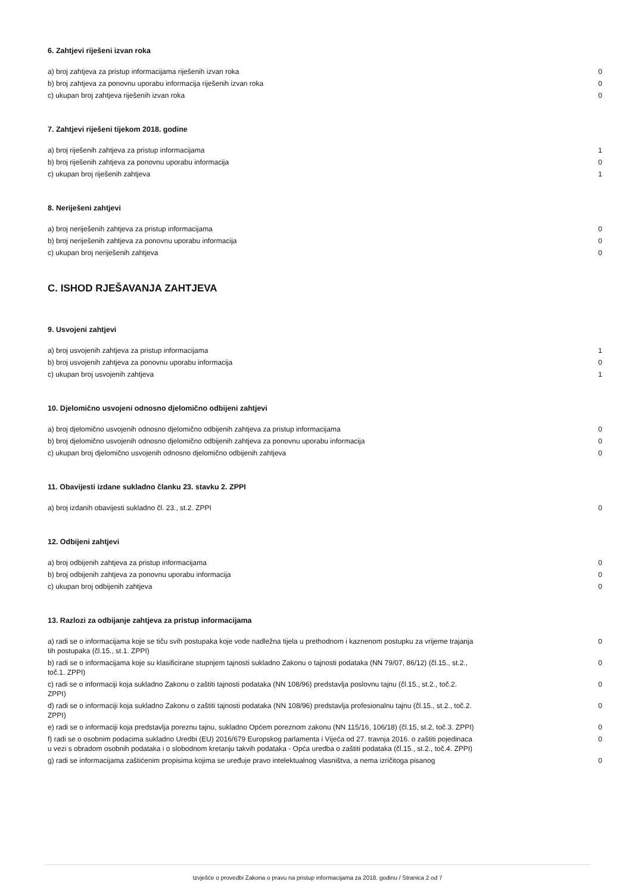6. Zahtjevi riješeni izvan roka
| a) broj zahtjeva za pristup informacijama riješenih izvan roka | 0 |
| b) broj zahtjeva za ponovnu uporabu informacija riješenih izvan roka | 0 |
| c) ukupan broj zahtjeva riješenih izvan roka | 0 |
7. Zahtjevi riješeni tijekom 2018. godine
| a) broj riješenih zahtjeva za pristup informacijama | 1 |
| b) broj riješenih zahtjeva za ponovnu uporabu informacija | 0 |
| c) ukupan broj riješenih zahtjeva | 1 |
8. Neriješeni zahtjevi
| a) broj neriješenih zahtjeva za pristup informacijama | 0 |
| b) broj neriješenih zahtjeva za ponovnu uporabu informacija | 0 |
| c) ukupan broj neriješenih zahtjeva | 0 |
C. ISHOD RJEŠAVANJA ZAHTJEVA
9. Usvojeni zahtjevi
| a) broj usvojenih zahtjeva za pristup informacijama | 1 |
| b) broj usvojenih zahtjeva za ponovnu uporabu informacija | 0 |
| c) ukupan broj usvojenih zahtjeva | 1 |
10. Djelomično usvojeni odnosno djelomično odbijeni zahtjevi
| a) broj djelomično usvojenih odnosno djelomično odbijenih zahtjeva za pristup informacijama | 0 |
| b) broj djelomično usvojenih odnosno djelomično odbijenih zahtjeva za ponovnu uporabu informacija | 0 |
| c) ukupan broj djelomično usvojenih odnosno djelomično odbijenih zahtjeva | 0 |
11. Obavijesti izdane sukladno članku 23. stavku 2. ZPPI
| a) broj izdanih obavijesti sukladno čl. 23., st.2. ZPPI | 0 |
12. Odbijeni zahtjevi
| a) broj odbijenih zahtjeva za pristup informacijama | 0 |
| b) broj odbijenih zahtjeva za ponovnu uporabu informacija | 0 |
| c) ukupan broj odbijenih zahtjeva | 0 |
13. Razlozi za odbijanje zahtjeva za pristup informacijama
| a) radi se o informacijama koje se tiču svih postupaka koje vode nadležna tijela u prethodnom i kaznenom postupku za vrijeme trajanja tih postupaka (čl.15., st.1. ZPPI) | 0 |
| b) radi se o informacijama koje su klasificirane stupnjem tajnosti sukladno Zakonu o tajnosti podataka (NN 79/07, 86/12) (čl.15., st.2., toč.1. ZPPI) | 0 |
| c) radi se o informaciji koja sukladno Zakonu o zaštiti tajnosti podataka (NN 108/96) predstavlja poslovnu tajnu (čl.15., st.2., toč.2. ZPPI) | 0 |
| d) radi se o informaciji koja sukladno Zakonu o zaštiti tajnosti podataka (NN 108/96) predstavlja profesionalnu tajnu (čl.15., st.2., toč.2. ZPPI) | 0 |
| e) radi se o informaciji koja predstavlja poreznu tajnu, sukladno Općem poreznom zakonu (NN 115/16, 106/18) (čl.15, st.2, toč.3. ZPPI) | 0 |
| f) radi se o osobnim podacima sukladno Uredbi (EU) 2016/679 Europskog parlamenta i Vijeća od 27. travnja 2016. o zaštiti pojedinaca u vezi s obradom osobnih podataka i o slobodnom kretanju takvih podataka - Opća uredba o zaštiti podataka (čl.15., st.2., toč.4. ZPPI) | 0 |
| g) radi se informacijama zaštićenim propisima kojima se uređuje pravo intelektualnog vlasništva, a nema izričitoga pisanog | 0 |
Izvješće o provedbi Zakona o pravu na pristup informacijama za 2018. godinu / Stranica 2 od 7